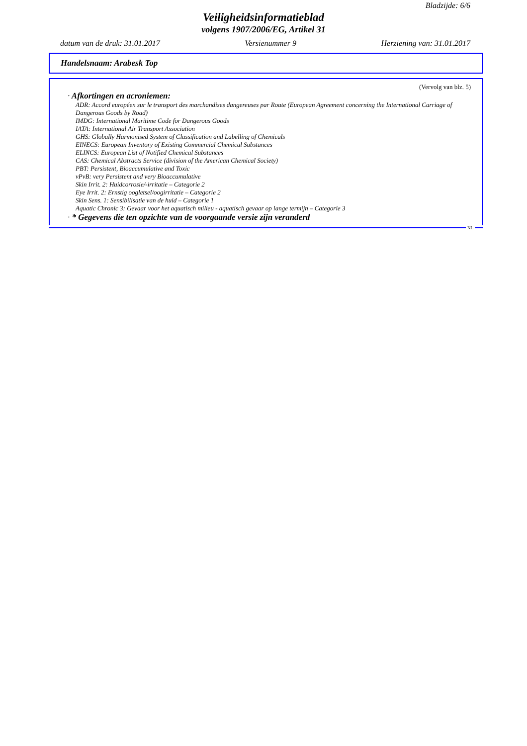Bladzijde: 6/6
Veiligheidsinformatieblad
volgens 1907/2006/EG, Artikel 31
datum van de druk: 31.01.2017 Versienummer 9 Herziening van: 31.01.2017
Handelsnaam: Arabesk Top
(Vervolg van blz. 5)
· Afkortingen en acroniemen:
ADR: Accord européen sur le transport des marchandises dangereuses par Route (European Agreement concerning the International Carriage of Dangerous Goods by Road)
IMDG: International Maritime Code for Dangerous Goods
IATA: International Air Transport Association
GHS: Globally Harmonised System of Classification and Labelling of Chemicals
EINECS: European Inventory of Existing Commercial Chemical Substances
ELINCS: European List of Notified Chemical Substances
CAS: Chemical Abstracts Service (division of the American Chemical Society)
PBT: Persistent, Bioaccumulative and Toxic
vPvB: very Persistent and very Bioaccumulative
Skin Irrit. 2: Huidcorrosie/-irritatie – Categorie 2
Eye Irrit. 2: Ernstig oogletsel/oogirritatie – Categorie 2
Skin Sens. 1: Sensibilisatie van de huid – Categorie 1
Aquatic Chronic 3: Gevaar voor het aquatisch milieu - aquatisch gevaar op lange termijn – Categorie 3
· * Gegevens die ten opzichte van de voorgaande versie zijn veranderd
NL